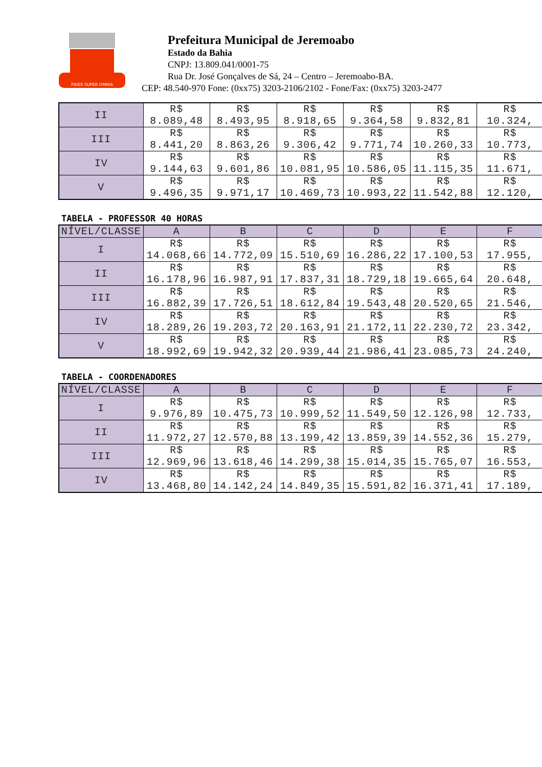FIDES SUPER OMNIA
Prefeitura Municipal de Jeremoabo
Estado da Bahia
CNPJ: 13.809.041/0001-75
Rua Dr. José Gonçalves de Sá, 24 – Centro – Jeremoabo-BA.
CEP: 48.540-970 Fone: (0xx75) 3203-2106/2102 - Fone/Fax: (0xx75) 3203-2477
| II | R$ 8.089,48 | R$ 8.493,95 | R$ 8.918,65 | R$ 9.364,58 | R$ 9.832,81 | R$ 10.324, |
| III | R$ 8.441,20 | R$ 8.863,26 | R$ 9.306,42 | R$ 9.771,74 | R$ 10.260,33 | R$ 10.773, |
| IV | R$ 9.144,63 | R$ 9.601,86 | R$ 10.081,95 | R$ 10.586,05 | R$ 11.115,35 | R$ 11.671, |
| V | R$ 9.496,35 | R$ 9.971,17 | R$ 10.469,73 | R$ 10.993,22 | R$ 11.542,88 | R$ 12.120, |
TABELA - PROFESSOR 40 HORAS
| NÍVEL/CLASSE | A | B | C | D | E | F |
| --- | --- | --- | --- | --- | --- | --- |
| I | R$ 14.068,66 | R$ 14.772,09 | R$ 15.510,69 | R$ 16.286,22 | R$ 17.100,53 | R$ 17.955, |
| II | R$ 16.178,96 | R$ 16.987,91 | R$ 17.837,31 | R$ 18.729,18 | R$ 19.665,64 | R$ 20.648, |
| III | R$ 16.882,39 | R$ 17.726,51 | R$ 18.612,84 | R$ 19.543,48 | R$ 20.520,65 | R$ 21.546, |
| IV | R$ 18.289,26 | R$ 19.203,72 | R$ 20.163,91 | R$ 21.172,11 | R$ 22.230,72 | R$ 23.342, |
| V | R$ 18.992,69 | R$ 19.942,32 | R$ 20.939,44 | R$ 21.986,41 | R$ 23.085,73 | R$ 24.240, |
TABELA - COORDENADORES
| NÍVEL/CLASSE | A | B | C | D | E | F |
| --- | --- | --- | --- | --- | --- | --- |
| I | R$ 9.976,89 | R$ 10.475,73 | R$ 10.999,52 | R$ 11.549,50 | R$ 12.126,98 | R$ 12.733, |
| II | R$ 11.972,27 | R$ 12.570,88 | R$ 13.199,42 | R$ 13.859,39 | R$ 14.552,36 | R$ 15.279, |
| III | R$ 12.969,96 | R$ 13.618,46 | R$ 14.299,38 | R$ 15.014,35 | R$ 15.765,07 | R$ 16.553, |
| IV | R$ 13.468,80 | R$ 14.142,24 | R$ 14.849,35 | R$ 15.591,82 | R$ 16.371,41 | R$ 17.189, |